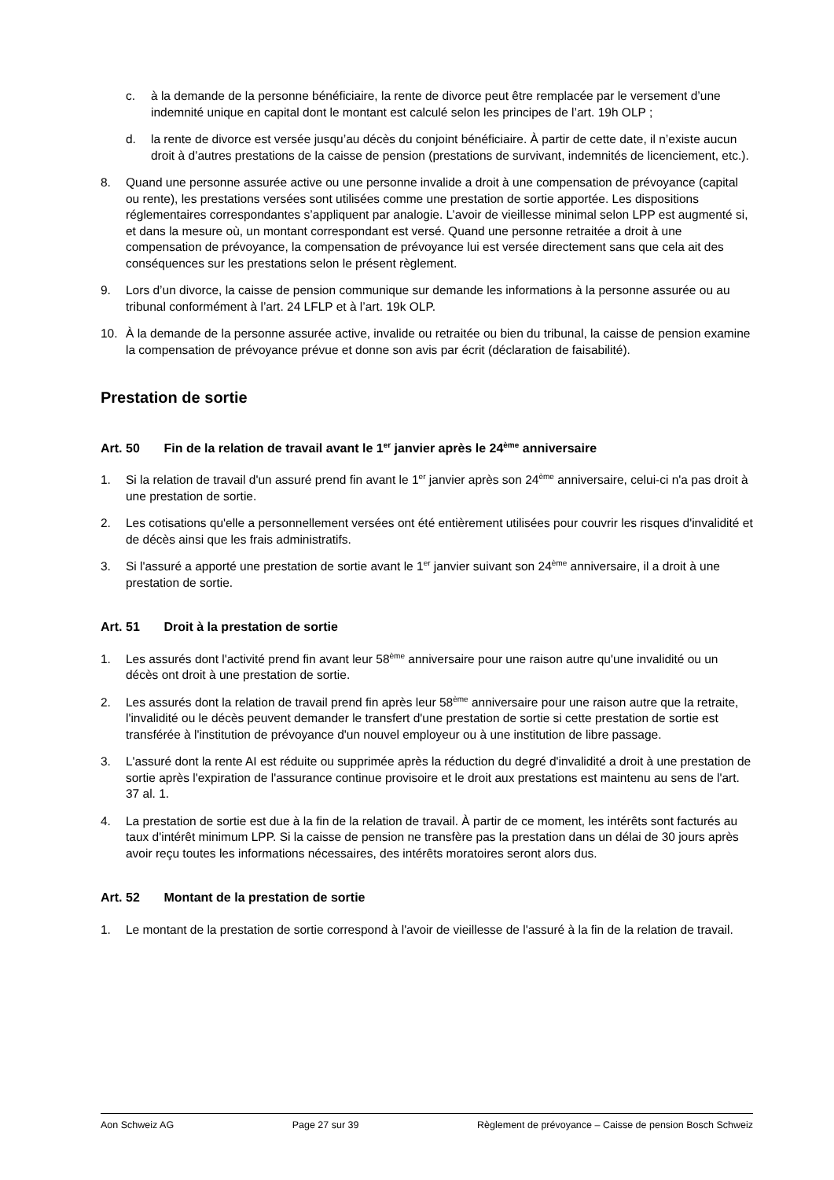c. à la demande de la personne bénéficiaire, la rente de divorce peut être remplacée par le versement d’une indemnité unique en capital dont le montant est calculé selon les principes de l’art. 19h OLP ;
d. la rente de divorce est versée jusqu’au décès du conjoint bénéficiaire. À partir de cette date, il n’existe aucun droit à d’autres prestations de la caisse de pension (prestations de survivant, indemnités de licenciement, etc.).
8. Quand une personne assurée active ou une personne invalide a droit à une compensation de prévoyance (capital ou rente), les prestations versées sont utilisées comme une prestation de sortie apportée. Les dispositions réglementaires correspondantes s’appliquent par analogie. L’avoir de vieillesse minimal selon LPP est augmenté si, et dans la mesure où, un montant correspondant est versé. Quand une personne retraitée a droit à une compensation de prévoyance, la compensation de prévoyance lui est versée directement sans que cela ait des conséquences sur les prestations selon le présent règlement.
9. Lors d’un divorce, la caisse de pension communique sur demande les informations à la personne assurée ou au tribunal conformément à l’art. 24 LFLP et à l’art. 19k OLP.
10. À la demande de la personne assurée active, invalide ou retraitée ou bien du tribunal, la caisse de pension examine la compensation de prévoyance prévue et donne son avis par écrit (déclaration de faisabilité).
Prestation de sortie
Art. 50 Fin de la relation de travail avant le 1<sup>er</sup> janvier après le 24<sup>ème</sup> anniversaire
1. Si la relation de travail d'un assuré prend fin avant le 1<sup>er</sup> janvier après son 24<sup>ème</sup> anniversaire, celui-ci n'a pas droit à une prestation de sortie.
2. Les cotisations qu'elle a personnellement versées ont été entièrement utilisées pour couvrir les risques d'invalidité et de décès ainsi que les frais administratifs.
3. Si l'assuré a apporté une prestation de sortie avant le 1<sup>er</sup> janvier suivant son 24<sup>ème</sup> anniversaire, il a droit à une prestation de sortie.
Art. 51 Droit à la prestation de sortie
1. Les assurés dont l'activité prend fin avant leur 58<sup>ème</sup> anniversaire pour une raison autre qu'une invalidité ou un décès ont droit à une prestation de sortie.
2. Les assurés dont la relation de travail prend fin après leur 58<sup>ème</sup> anniversaire pour une raison autre que la retraite, l'invalidité ou le décès peuvent demander le transfert d'une prestation de sortie si cette prestation de sortie est transférée à l'institution de prévoyance d'un nouvel employeur ou à une institution de libre passage.
3. L'assuré dont la rente AI est réduite ou supprimée après la réduction du degré d'invalidité a droit à une prestation de sortie après l'expiration de l'assurance continue provisoire et le droit aux prestations est maintenu au sens de l'art. 37 al. 1.
4. La prestation de sortie est due à la fin de la relation de travail. À partir de ce moment, les intérêts sont facturés au taux d'intérêt minimum LPP. Si la caisse de pension ne transfère pas la prestation dans un délai de 30 jours après avoir reçu toutes les informations nécessaires, des intérêts moratoires seront alors dus.
Art. 52 Montant de la prestation de sortie
1. Le montant de la prestation de sortie correspond à l'avoir de vieillesse de l'assuré à la fin de la relation de travail.
Aon Schweiz AG Page 27 sur 39 Règlement de prévoyance – Caisse de pension Bosch Schweiz